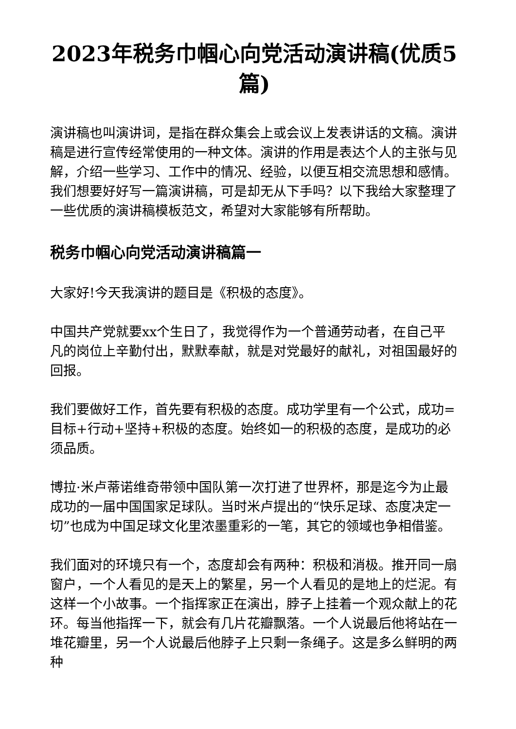2023年税务巾帼心向党活动演讲稿(优质5篇)
演讲稿也叫演讲词，是指在群众集会上或会议上发表讲话的文稿。演讲稿是进行宣传经常使用的一种文体。演讲的作用是表达个人的主张与见解，介绍一些学习、工作中的情况、经验，以便互相交流思想和感情。我们想要好好写一篇演讲稿，可是却无从下手吗？以下我给大家整理了一些优质的演讲稿模板范文，希望对大家能够有所帮助。
税务巾帼心向党活动演讲稿篇一
大家好!今天我演讲的题目是《积极的态度》。
中国共产党就要xx个生日了，我觉得作为一个普通劳动者，在自己平凡的岗位上辛勤付出，默默奉献，就是对党最好的献礼，对祖国最好的回报。
我们要做好工作，首先要有积极的态度。成功学里有一个公式，成功=目标+行动+坚持+积极的态度。始终如一的积极的态度，是成功的必须品质。
博拉·米卢蒂诺维奇带领中国队第一次打进了世界杯，那是迄今为止最成功的一届中国国家足球队。当时米卢提出的“快乐足球、态度决定一切”也成为中国足球文化里浓墨重彩的一笔，其它的领域也争相借鉴。
我们面对的环境只有一个，态度却会有两种：积极和消极。推开同一扇窗户，一个人看见的是天上的繁星，另一个人看见的是地上的烂泥。有这样一个小故事。一个指挥家正在演出，脖子上挂着一个观众献上的花环。每当他指挥一下，就会有几片花瓣飘落。一个人说最后他将站在一堆花瓣里，另一个人说最后他脖子上只剩一条绳子。这是多么鲜明的两种